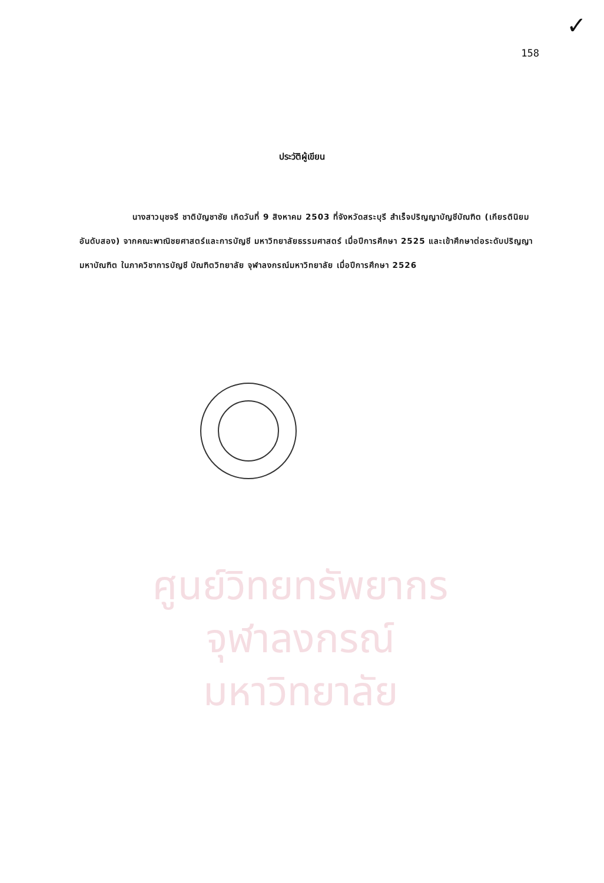✓
158
ศูนย์วิทยทรัพยากร
จุฬาลงกรณ์มหาวิทยาลัย
ประวัติผู้เขียน
นางสาวนุชจรี ชาติบัญชาชัย เกิดวันที่ 9 สิงหาคม 2503 ที่จังหวัดสระบุรี สำเร็จปริญญาบัญชีบัณฑิต (เกียรตินิยมอันดับสอง) จากคณะพาณิชยศาสตร์และการบัญชี มหาวิทยาลัยธรรมศาสตร์ เมื่อปีการศึกษา 2525 และเข้าศึกษาต่อระดับปริญญามหาบัณฑิต ในภาควิชาการบัญชี บัณฑิตวิทยาลัย จุฬาลงกรณ์มหาวิทยาลัย เมื่อปีการศึกษา 2526